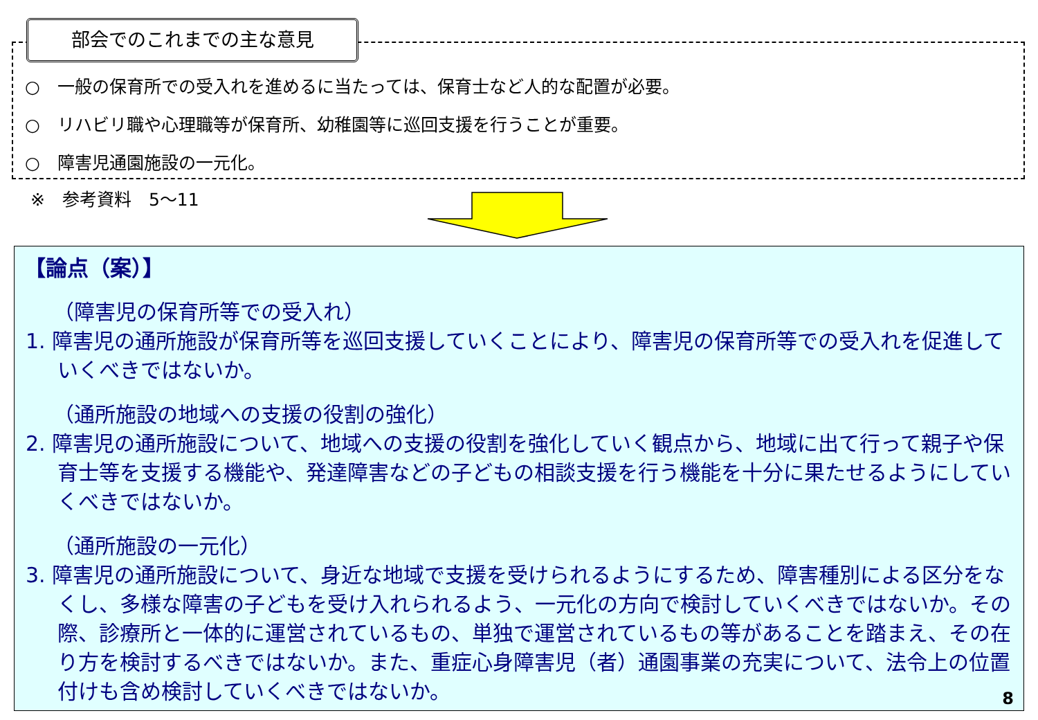部会でのこれまでの主な意見
○　一般の保育所での受入れを進めるに当たっては、保育士など人的な配置が必要。
○　リハビリ職や心理職等が保育所、幼稚園等に巡回支援を行うことが重要。
○　障害児通園施設の一元化。
※　参考資料　5～11
【論点（案）】
（障害児の保育所等での受入れ）
1. 障害児の通所施設が保育所等を巡回支援していくことにより、障害児の保育所等での受入れを促進していくべきではないか。
（通所施設の地域への支援の役割の強化）
2. 障害児の通所施設について、地域への支援の役割を強化していく観点から、地域に出て行って親子や保育士等を支援する機能や、発達障害などの子どもの相談支援を行う機能を十分に果たせるようにしていくべきではないか。
（通所施設の一元化）
3. 障害児の通所施設について、身近な地域で支援を受けられるようにするため、障害種別による区分をなくし、多様な障害の子どもを受け入れられるよう、一元化の方向で検討していくべきではないか。その際、診療所と一体的に運営されているもの、単独で運営されているもの等があることを踏まえ、その在り方を検討するべきではないか。また、重症心身障害児（者）通園事業の充実について、法令上の位置付けも含め検討していくべきではないか。
8